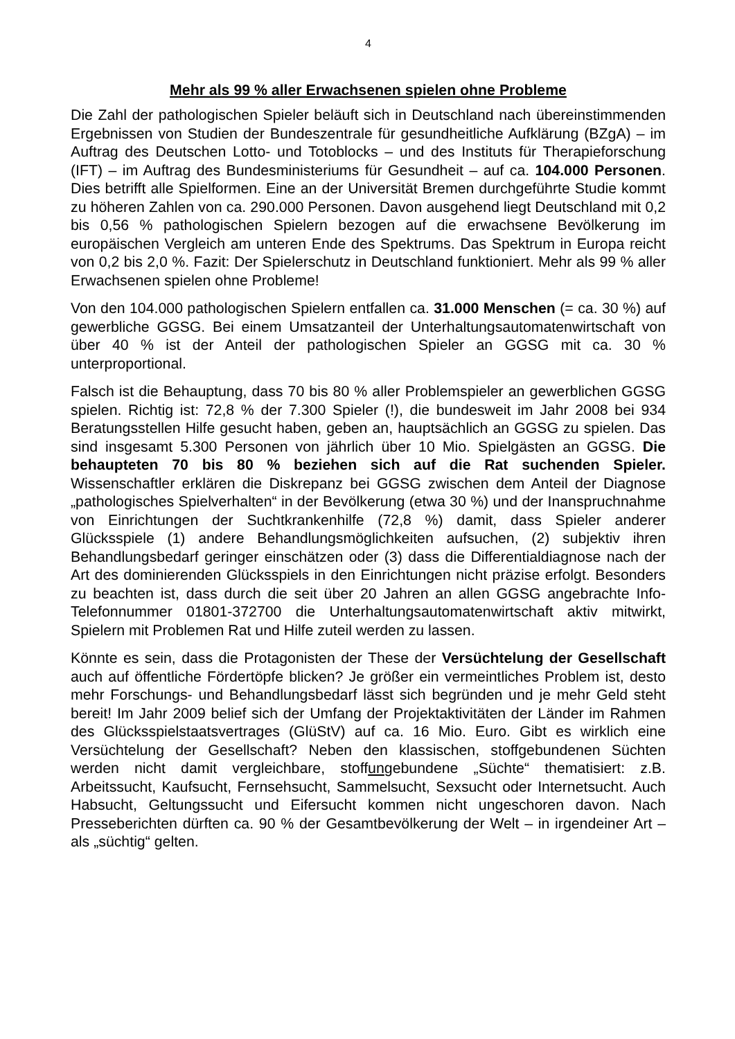4
Mehr als 99 % aller Erwachsenen spielen ohne Probleme
Die Zahl der pathologischen Spieler beläuft sich in Deutschland nach übereinstimmenden Ergebnissen von Studien der Bundeszentrale für gesundheitliche Aufklärung (BZgA) – im Auftrag des Deutschen Lotto- und Totoblocks – und des Instituts für Therapieforschung (IFT) – im Auftrag des Bundesministeriums für Gesundheit – auf ca. 104.000 Personen. Dies betrifft alle Spielformen. Eine an der Universität Bremen durchgeführte Studie kommt zu höheren Zahlen von ca. 290.000 Personen. Davon ausgehend liegt Deutschland mit 0,2 bis 0,56 % pathologischen Spielern bezogen auf die erwachsene Bevölkerung im europäischen Vergleich am unteren Ende des Spektrums. Das Spektrum in Europa reicht von 0,2 bis 2,0 %. Fazit: Der Spielerschutz in Deutschland funktioniert. Mehr als 99 % aller Erwachsenen spielen ohne Probleme!
Von den 104.000 pathologischen Spielern entfallen ca. 31.000 Menschen (= ca. 30 %) auf gewerbliche GGSG. Bei einem Umsatzanteil der Unterhaltungsautomatenwirtschaft von über 40 % ist der Anteil der pathologischen Spieler an GGSG mit ca. 30 % unterproportional.
Falsch ist die Behauptung, dass 70 bis 80 % aller Problemspieler an gewerblichen GGSG spielen. Richtig ist: 72,8 % der 7.300 Spieler (!), die bundesweit im Jahr 2008 bei 934 Beratungsstellen Hilfe gesucht haben, geben an, hauptsächlich an GGSG zu spielen. Das sind insgesamt 5.300 Personen von jährlich über 10 Mio. Spielgästen an GGSG. Die behaupteten 70 bis 80 % beziehen sich auf die Rat suchenden Spieler. Wissenschaftler erklären die Diskrepanz bei GGSG zwischen dem Anteil der Diagnose „pathologisches Spielverhalten“ in der Bevölkerung (etwa 30 %) und der Inanspruchnahme von Einrichtungen der Suchtkrankenhilfe (72,8 %) damit, dass Spieler anderer Glücksspiele (1) andere Behandlungsmöglichkeiten aufsuchen, (2) subjektiv ihren Behandlungsbedarf geringer einschätzen oder (3) dass die Differentialdiagnose nach der Art des dominierenden Glücksspiels in den Einrichtungen nicht präzise erfolgt. Besonders zu beachten ist, dass durch die seit über 20 Jahren an allen GGSG angebrachte Info-Telefonnummer 01801-372700 die Unterhaltungsautomatenwirtschaft aktiv mitwirkt, Spielern mit Problemen Rat und Hilfe zuteil werden zu lassen.
Könnte es sein, dass die Protagonisten der These der Versüchtelung der Gesellschaft auch auf öffentliche Fördertöpfe blicken? Je größer ein vermeintliches Problem ist, desto mehr Forschungs- und Behandlungsbedarf lässt sich begründen und je mehr Geld steht bereit! Im Jahr 2009 belief sich der Umfang der Projektaktivitäten der Länder im Rahmen des Glücksspielstaatsvertrages (GlüStV) auf ca. 16 Mio. Euro. Gibt es wirklich eine Versüchtelung der Gesellschaft? Neben den klassischen, stoffgebundenen Süchten werden nicht damit vergleichbare, stoffungebundene „Süchte“ thematisiert: z.B. Arbeitssucht, Kaufsucht, Fernsehsucht, Sammelsucht, Sexsucht oder Internetsucht. Auch Habsucht, Geltungssucht und Eifersucht kommen nicht ungeschoren davon. Nach Presseberichten dürften ca. 90 % der Gesamtbevölkerung der Welt – in irgendeiner Art – als „süchtig“ gelten.